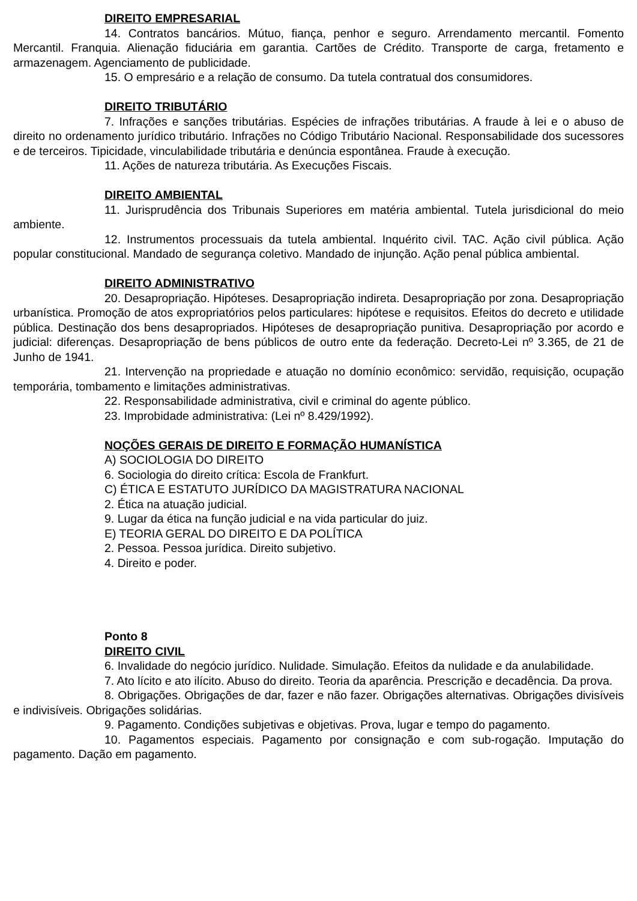DIREITO EMPRESARIAL
14. Contratos bancários. Mútuo, fiança, penhor e seguro. Arrendamento mercantil. Fomento Mercantil. Franquia. Alienação fiduciária em garantia. Cartões de Crédito. Transporte de carga, fretamento e armazenagem. Agenciamento de publicidade.
15. O empresário e a relação de consumo. Da tutela contratual dos consumidores.
DIREITO TRIBUTÁRIO
7. Infrações e sanções tributárias. Espécies de infrações tributárias. A fraude à lei e o abuso de direito no ordenamento jurídico tributário. Infrações no Código Tributário Nacional. Responsabilidade dos sucessores e de terceiros. Tipicidade, vinculabilidade tributária e denúncia espontânea. Fraude à execução.
11. Ações de natureza tributária. As Execuções Fiscais.
DIREITO AMBIENTAL
11. Jurisprudência dos Tribunais Superiores em matéria ambiental. Tutela jurisdicional do meio ambiente.
12. Instrumentos processuais da tutela ambiental. Inquérito civil. TAC. Ação civil pública. Ação popular constitucional. Mandado de segurança coletivo. Mandado de injunção. Ação penal pública ambiental.
DIREITO ADMINISTRATIVO
20. Desapropriação. Hipóteses. Desapropriação indireta. Desapropriação por zona. Desapropriação urbanística. Promoção de atos expropriatórios pelos particulares: hipótese e requisitos. Efeitos do decreto e utilidade pública. Destinação dos bens desapropriados. Hipóteses de desapropriação punitiva. Desapropriação por acordo e judicial: diferenças. Desapropriação de bens públicos de outro ente da federação. Decreto-Lei nº 3.365, de 21 de Junho de 1941.
21. Intervenção na propriedade e atuação no domínio econômico: servidão, requisição, ocupação temporária, tombamento e limitações administrativas.
22. Responsabilidade administrativa, civil e criminal do agente público.
23. Improbidade administrativa: (Lei nº 8.429/1992).
NOÇÕES GERAIS DE DIREITO E FORMAÇÃO HUMANÍSTICA
A) SOCIOLOGIA DO DIREITO
6. Sociologia do direito crítica: Escola de Frankfurt.
C) ÉTICA E ESTATUTO JURÍDICO DA MAGISTRATURA NACIONAL
2. Ética na atuação judicial.
9. Lugar da ética na função judicial e na vida particular do juiz.
E) TEORIA GERAL DO DIREITO E DA POLÍTICA
2. Pessoa. Pessoa jurídica. Direito subjetivo.
4. Direito e poder.
Ponto 8
DIREITO CIVIL
6. Invalidade do negócio jurídico. Nulidade. Simulação. Efeitos da nulidade e da anulabilidade.
7. Ato lícito e ato ilícito. Abuso do direito. Teoria da aparência. Prescrição e decadência. Da prova.
8. Obrigações. Obrigações de dar, fazer e não fazer. Obrigações alternativas. Obrigações divisíveis e indivisíveis. Obrigações solidárias.
9. Pagamento. Condições subjetivas e objetivas. Prova, lugar e tempo do pagamento.
10. Pagamentos especiais. Pagamento por consignação e com sub-rogação. Imputação do pagamento. Dação em pagamento.